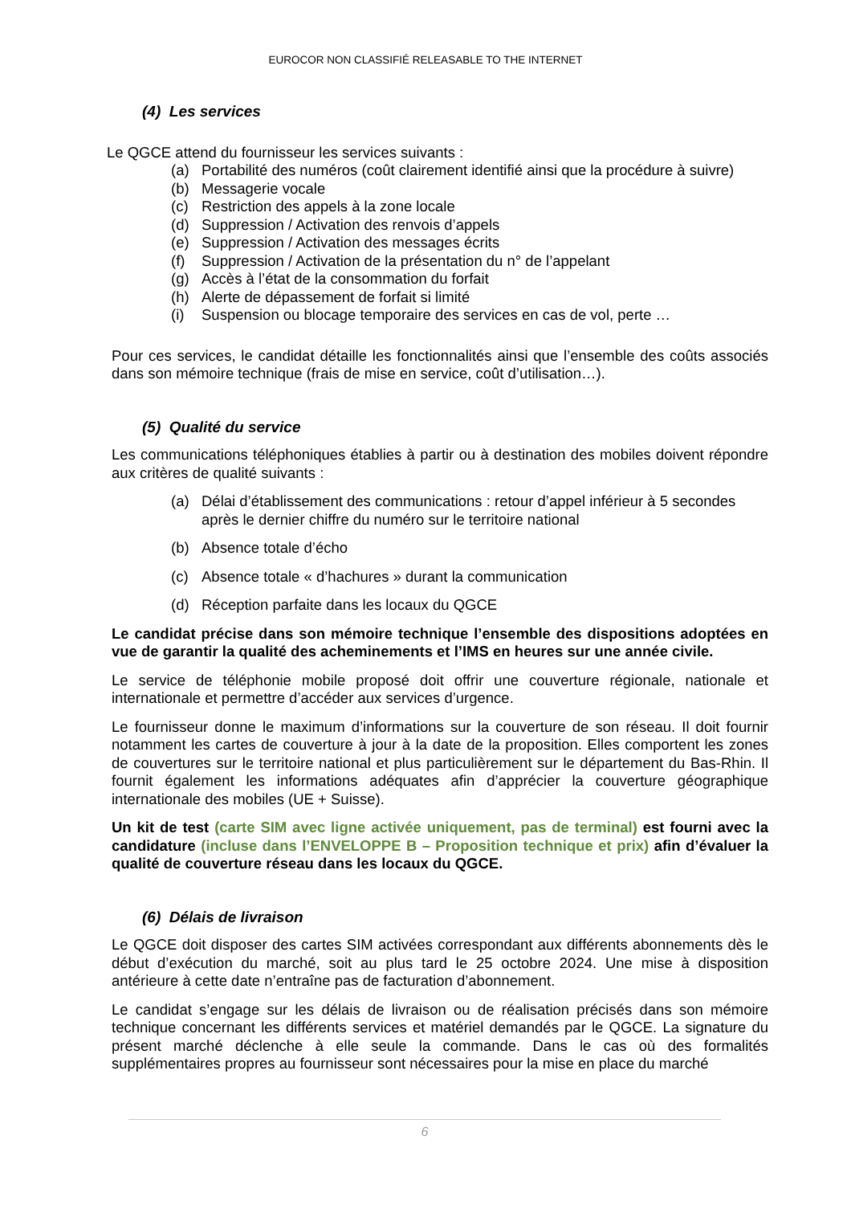EUROCOR NON CLASSIFIÉ RELEASABLE TO THE INTERNET
(4) Les services
Le QGCE attend du fournisseur les services suivants :
(a) Portabilité des numéros (coût clairement identifié ainsi que la procédure à suivre)
(b) Messagerie vocale
(c) Restriction des appels à la zone locale
(d) Suppression / Activation des renvois d’appels
(e) Suppression / Activation des messages écrits
(f) Suppression / Activation de la présentation du n° de l’appelant
(g) Accès à l’état de la consommation du forfait
(h) Alerte de dépassement de forfait si limité
(i) Suspension ou blocage temporaire des services en cas de vol, perte …
Pour ces services, le candidat détaille les fonctionnalités ainsi que l’ensemble des coûts associés dans son mémoire technique (frais de mise en service, coût d’utilisation…).
(5) Qualité du service
Les communications téléphoniques établies à partir ou à destination des mobiles doivent répondre aux critères de qualité suivants :
(a) Délai d’établissement des communications : retour d’appel inférieur à 5 secondes après le dernier chiffre du numéro sur le territoire national
(b) Absence totale d’écho
(c) Absence totale « d’hachures » durant la communication
(d) Réception parfaite dans les locaux du QGCE
Le candidat précise dans son mémoire technique l’ensemble des dispositions adoptées en vue de garantir la qualité des acheminements et l’IMS en heures sur une année civile.
Le service de téléphonie mobile proposé doit offrir une couverture régionale, nationale et internationale et permettre d’accéder aux services d’urgence.
Le fournisseur donne le maximum d’informations sur la couverture de son réseau. Il doit fournir notamment les cartes de couverture à jour à la date de la proposition. Elles comportent les zones de couvertures sur le territoire national et plus particulièrement sur le département du Bas-Rhin. Il fournit également les informations adéquates afin d’apprécier la couverture géographique internationale des mobiles (UE + Suisse).
Un kit de test (carte SIM avec ligne activée uniquement, pas de terminal) est fourni avec la candidature (incluse dans l’ENVELOPPE B – Proposition technique et prix) afin d’évaluer la qualité de couverture réseau dans les locaux du QGCE.
(6) Délais de livraison
Le QGCE doit disposer des cartes SIM activées correspondant aux différents abonnements dès le début d’exécution du marché, soit au plus tard le 25 octobre 2024. Une mise à disposition antérieure à cette date n’entraîne pas de facturation d’abonnement.
Le candidat s’engage sur les délais de livraison ou de réalisation précisés dans son mémoire technique concernant les différents services et matériel demandés par le QGCE. La signature du présent marché déclenche à elle seule la commande. Dans le cas où des formalités supplémentaires propres au fournisseur sont nécessaires pour la mise en place du marché
6